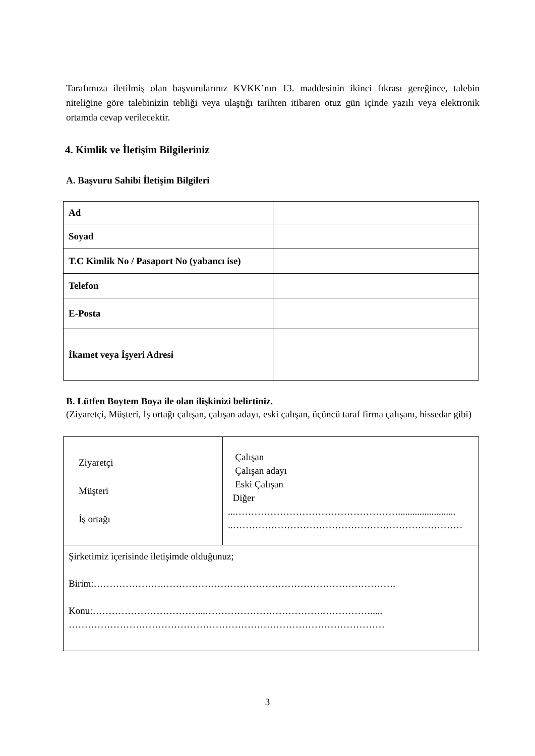Tarafımıza iletilmiş olan başvurularınız KVKK’nın 13. maddesinin ikinci fıkrası gereğince, talebin niteliğine göre talebinizin tebliği veya ulaştığı tarihten itibaren otuz gün içinde yazılı veya elektronik ortamda cevap verilecektir.
4. Kimlik ve İletişim Bilgileriniz
A. Başvuru Sahibi İletişim Bilgileri
| Ad | |
| Soyad | |
| T.C Kimlik No / Pasaport No (yabancı ise) | |
| Telefon | |
| E-Posta | |
| İkamet veya İşyeri Adresi | |
B. Lütfen Boytem Boya ile olan ilişkinizi belirtiniz.
(Ziyaretçi, Müşteri, İş ortağı çalışan, çalışan adayı, eski çalışan, üçüncü taraf firma çalışanı, hissedar gibi)
| Ziyaretçi Müşteri İş ortağı | Çalışan Çalışan adayı Eski Çalışan Diğer ...……………………………………………........................ ..……………………………………………………………… |
| Şirketimiz içerisinde iletişimde olduğunuz; Birim:………………….………………………………………………………………. Konu:……………………………...……………………………….……………..... ……………………………………………………………………………………… | |
3